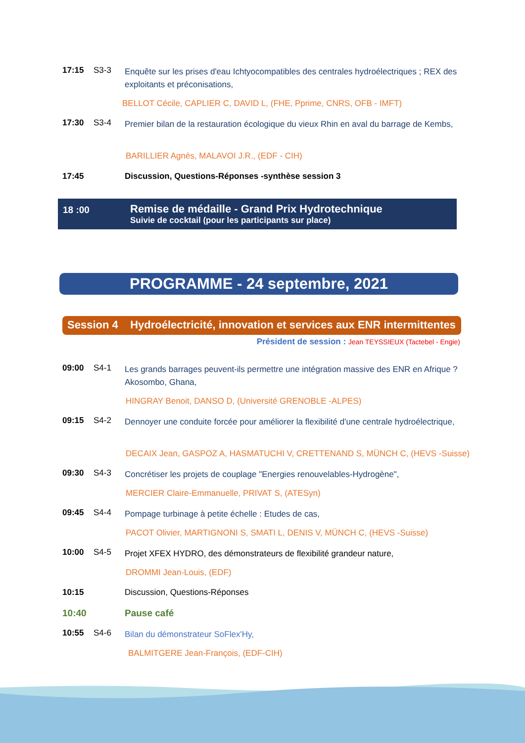17:15 S3-3
Enquête sur les prises d'eau Ichtyocompatibles des centrales hydroélectriques ; REX des exploitants et préconisations,
BELLOT Cécile, CAPLIER C, DAVID L, (FHE, Pprime, CNRS, OFB - IMFT)
17:30 S3-4
Premier bilan de la restauration écologique du vieux Rhin en aval du barrage de Kembs,
BARILLIER Agnès, MALAVOI J.R., (EDF - CIH)
17:45 Discussion, Questions-Réponses -synthèse session 3
18 :00
Remise de médaille - Grand Prix Hydrotechnique
Suivie de cocktail (pour les participants sur place)
PROGRAMME - 24 septembre, 2021
Session 4 Hydroélectricité, innovation et services aux ENR intermittentes
Président de session : Jean TEYSSIEUX (Tactebel - Engie)
09:00 S4-1
Les grands barrages peuvent-ils permettre une intégration massive des ENR en Afrique ? Akosombo, Ghana,
HINGRAY Benoit, DANSO D, (Université GRENOBLE -ALPES)
09:15 S4-2
Dennoyer une conduite forcée pour améliorer la flexibilité d'une centrale hydroélectrique,
DECAIX Jean, GASPOZ A, HASMATUCHI V, CRETTENAND S, MÜNCH C, (HEVS -Suisse)
09:30 S4-3
Concrétiser les projets de couplage "Energies renouvelables-Hydrogène",
MERCIER Claire-Emmanuelle, PRIVAT S, (ATESyn)
09:45 S4-4
Pompage turbinage à petite échelle : Etudes de cas,
PACOT Olivier, MARTIGNONI S, SMATI L, DENIS V, MÜNCH C, (HEVS -Suisse)
10:00 S4-5
Projet XFEX HYDRO, des démonstrateurs de flexibilité grandeur nature,
DROMMI Jean-Louis, (EDF)
10:15 Discussion, Questions-Réponses
10:40 Pause café
10:55 S4-6
Bilan du démonstrateur SoFlex'Hy,
BALMITGERE Jean-François, (EDF-CIH)